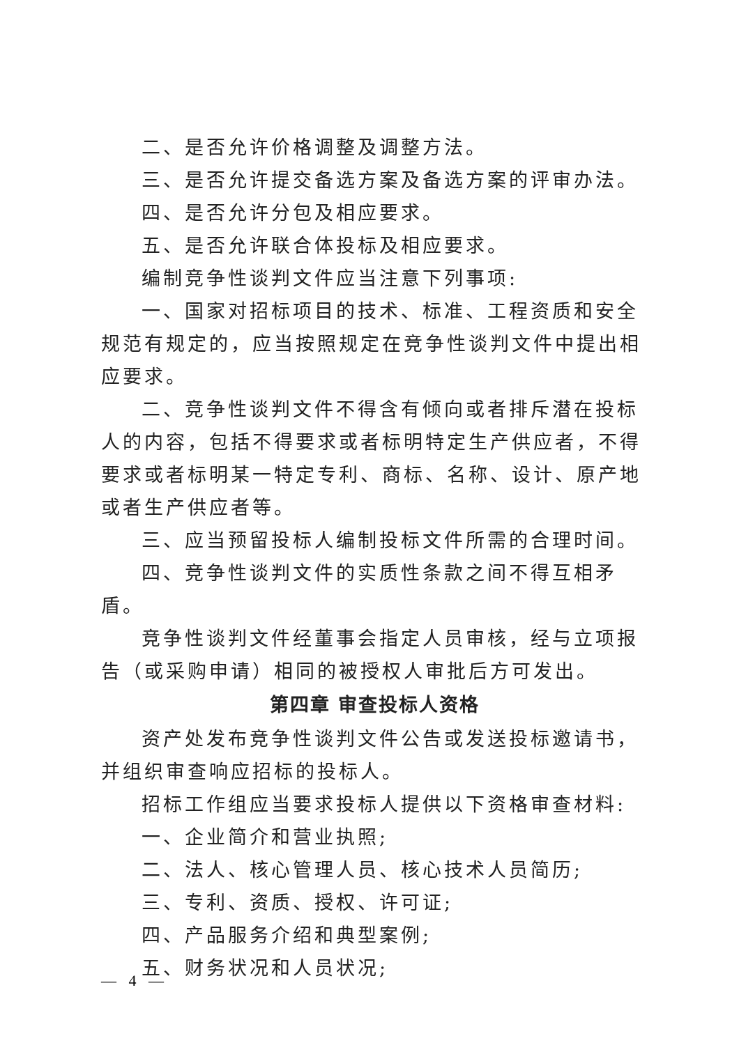二、是否允许价格调整及调整方法。
三、是否允许提交备选方案及备选方案的评审办法。
四、是否允许分包及相应要求。
五、是否允许联合体投标及相应要求。
编制竞争性谈判文件应当注意下列事项:
一、国家对招标项目的技术、标准、工程资质和安全规范有规定的，应当按照规定在竞争性谈判文件中提出相应要求。
二、竞争性谈判文件不得含有倾向或者排斥潜在投标人的内容，包括不得要求或者标明特定生产供应者，不得要求或者标明某一特定专利、商标、名称、设计、原产地或者生产供应者等。
三、应当预留投标人编制投标文件所需的合理时间。
四、竞争性谈判文件的实质性条款之间不得互相矛盾。
竞争性谈判文件经董事会指定人员审核，经与立项报告（或采购申请）相同的被授权人审批后方可发出。
第四章 审查投标人资格
资产处发布竞争性谈判文件公告或发送投标邀请书，并组织审查响应招标的投标人。
招标工作组应当要求投标人提供以下资格审查材料:
一、企业简介和营业执照;
二、法人、核心管理人员、核心技术人员简历;
三、专利、资质、授权、许可证;
四、产品服务介绍和典型案例;
五、财务状况和人员状况;
— 4 —